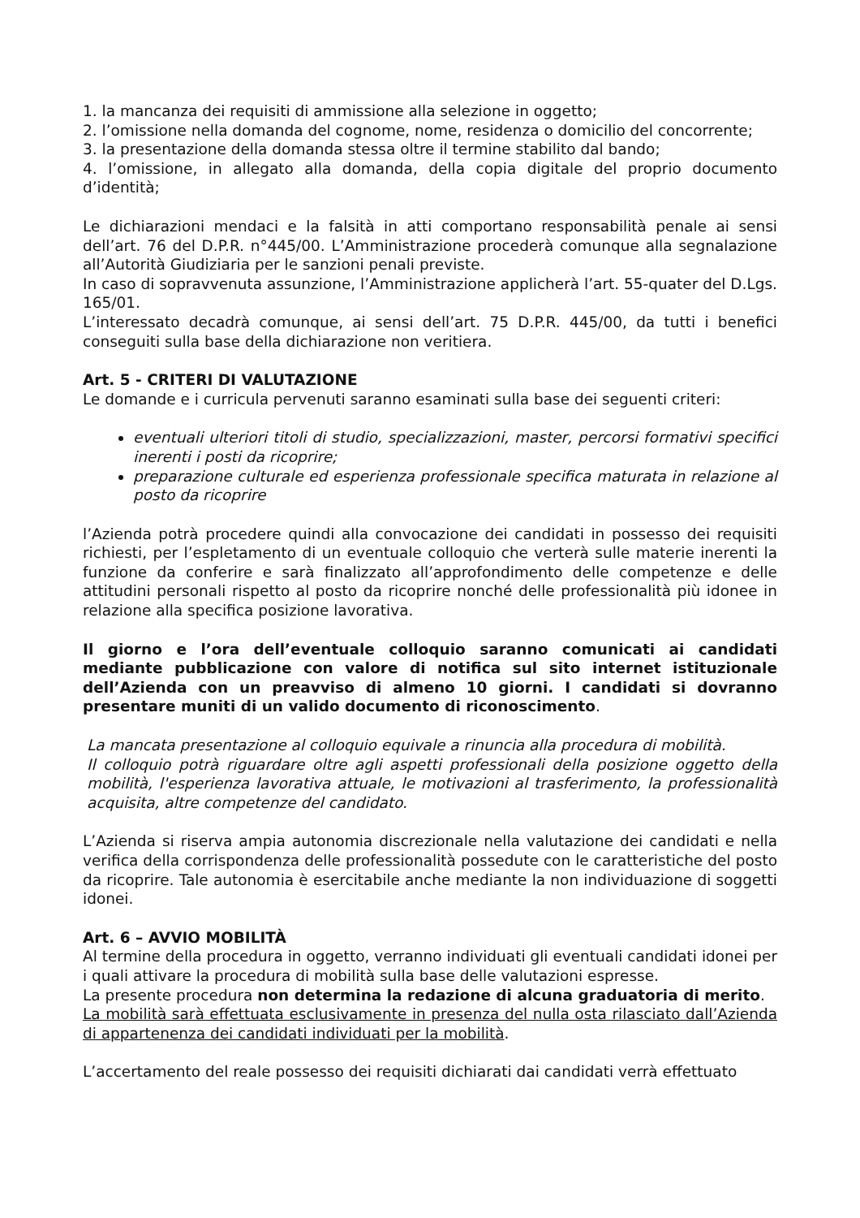1. la mancanza dei requisiti di ammissione alla selezione in oggetto;
2. l’omissione nella domanda del cognome, nome, residenza o domicilio del concorrente;
3. la presentazione della domanda stessa oltre il termine stabilito dal bando;
4. l’omissione, in allegato alla domanda, della copia digitale del proprio documento d’identità;
Le dichiarazioni mendaci e la falsità in atti comportano responsabilità penale ai sensi dell’art. 76 del D.P.R. n°445/00. L’Amministrazione procederà comunque alla segnalazione all’Autorità Giudiziaria per le sanzioni penali previste.
In caso di sopravvenuta assunzione, l’Amministrazione applicherà l’art. 55-quater del D.Lgs. 165/01.
L’interessato decadrà comunque, ai sensi dell’art. 75 D.P.R. 445/00, da tutti i benefici conseguiti sulla base della dichiarazione non veritiera.
Art. 5 - CRITERI DI VALUTAZIONE
Le domande e i curricula pervenuti saranno esaminati sulla base dei seguenti criteri:
eventuali ulteriori titoli di studio, specializzazioni, master, percorsi formativi specifici inerenti i posti da ricoprire;
preparazione culturale ed esperienza professionale specifica maturata in relazione al posto da ricoprire
l’Azienda potrà procedere quindi alla convocazione dei candidati in possesso dei requisiti richiesti, per l’espletamento di un eventuale colloquio che verterà sulle materie inerenti la funzione da conferire e sarà finalizzato all’approfondimento delle competenze e delle attitudini personali rispetto al posto da ricoprire nonché delle professionalità più idonee in relazione alla specifica posizione lavorativa.
Il giorno e l’ora dell’eventuale colloquio saranno comunicati ai candidati mediante pubblicazione con valore di notifica sul sito internet istituzionale dell’Azienda con un preavviso di almeno 10 giorni. I candidati si dovranno presentare muniti di un valido documento di riconoscimento.
La mancata presentazione al colloquio equivale a rinuncia alla procedura di mobilità.
Il colloquio potrà riguardare oltre agli aspetti professionali della posizione oggetto della mobilità, l'esperienza lavorativa attuale, le motivazioni al trasferimento, la professionalità acquisita, altre competenze del candidato.
L’Azienda si riserva ampia autonomia discrezionale nella valutazione dei candidati e nella verifica della corrispondenza delle professionalità possedute con le caratteristiche del posto da ricoprire. Tale autonomia è esercitabile anche mediante la non individuazione di soggetti idonei.
Art. 6 – AVVIO MOBILITÀ
Al termine della procedura in oggetto, verranno individuati gli eventuali candidati idonei per i quali attivare la procedura di mobilità sulla base delle valutazioni espresse.
La presente procedura non determina la redazione di alcuna graduatoria di merito.
La mobilità sarà effettuata esclusivamente in presenza del nulla osta rilasciato dall’Azienda di appartenenza dei candidati individuati per la mobilità.
L’accertamento del reale possesso dei requisiti dichiarati dai candidati verrà effettuato